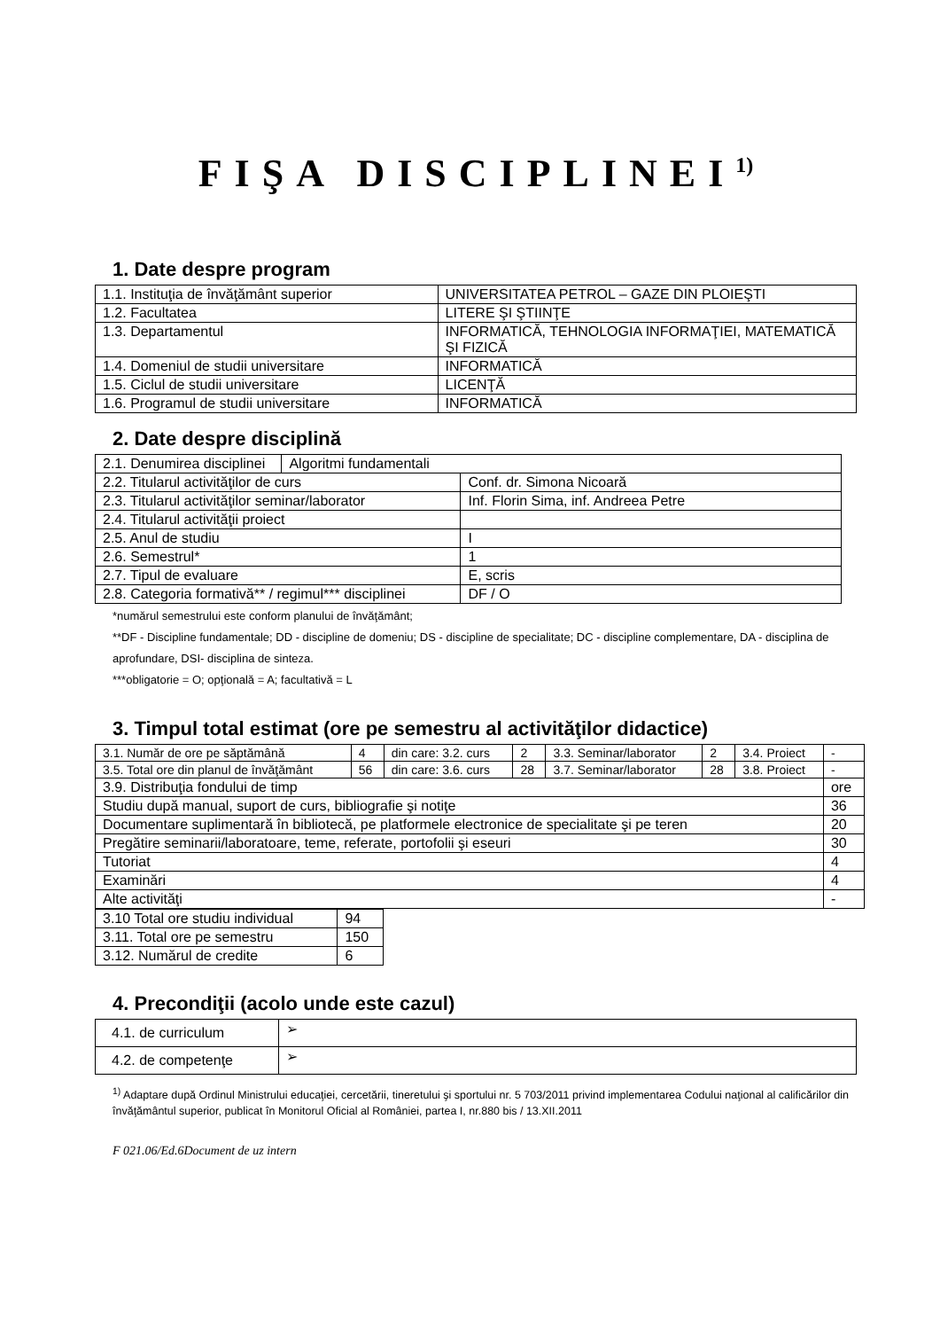FIŞA DISCIPLINEI<sup>1)</sup>
1. Date despre program
| 1.1. Instituţia de învăţământ superior | UNIVERSITATEA PETROL – GAZE DIN PLOIEŞTI |
| 1.2. Facultatea | LITERE ŞI ŞTIINŢE |
| 1.3. Departamentul | INFORMATICĂ, TEHNOLOGIA INFORMAŢIEI, MATEMATICĂ ŞI FIZICĂ |
| 1.4. Domeniul de studii universitare | INFORMATICĂ |
| 1.5. Ciclul de studii universitare | LICENŢĂ |
| 1.6. Programul de studii universitare | INFORMATICĂ |
2. Date despre disciplină
| 2.1. Denumirea disciplinei | Algoritmi fundamentali | |
| 2.2. Titularul activităţilor de curs | | Conf. dr. Simona Nicoară |
| 2.3. Titularul activităţilor seminar/laborator | | Inf. Florin Sima, inf. Andreea Petre |
| 2.4. Titularul activităţii proiect | | |
| 2.5. Anul de studiu | | I |
| 2.6. Semestrul* | | 1 |
| 2.7. Tipul de evaluare | | E, scris |
| 2.8. Categoria formativă** / regimul*** disciplinei | | DF / O |
*numărul semestrului este conform planului de învăţământ;
**DF - Discipline fundamentale; DD - discipline de domeniu; DS - discipline de specialitate; DC - discipline complementare, DA - disciplina de aprofundare, DSI- disciplina de sinteza.
***obligatorie = O; opţională = A; facultativă = L
3. Timpul total estimat (ore pe semestru al activităţilor didactice)
| 3.1. Număr de ore pe săptămână | 4 | din care: 3.2. curs | 2 | 3.3. Seminar/laborator | 2 | 3.4. Proiect | - |
| 3.5. Total ore din planul de învăţământ | 56 | din care: 3.6. curs | 28 | 3.7. Seminar/laborator | 28 | 3.8. Proiect | - |
| 3.9. Distribuţia fondului de timp | | | | | | | ore |
| Studiu după manual, suport de curs, bibliografie şi notiţe | | | | | | | 36 |
| Documentare suplimentară în bibliotecă, pe platformele electronice de specialitate şi pe teren | | | | | | | 20 |
| Pregătire seminarii/laboratoare, teme, referate, portofolii şi eseuri | | | | | | | 30 |
| Tutoriat | | | | | | | 4 |
| Examinări | | | | | | | 4 |
| Alte activităţi | | | | | | | - |
| 3.10 Total ore studiu individual | 94 |
| 3.11. Total ore pe semestru | 150 |
| 3.12. Numărul de credite | 6 |
4. Precondiţii (acolo unde este cazul)
| 4.1. de curriculum | ➢ |
| 4.2. de competenţe | ➢ |
<sup>1)</sup> Adaptare după Ordinul Ministrului educaţiei, cercetării, tineretului şi sportului nr. 5 703/2011 privind implementarea Codului naţional al calificărilor din învăţământul superior, publicat în Monitorul Oficial al României, partea I, nr.880 bis / 13.XII.2011
F 021.06/Ed.6Document de uz intern